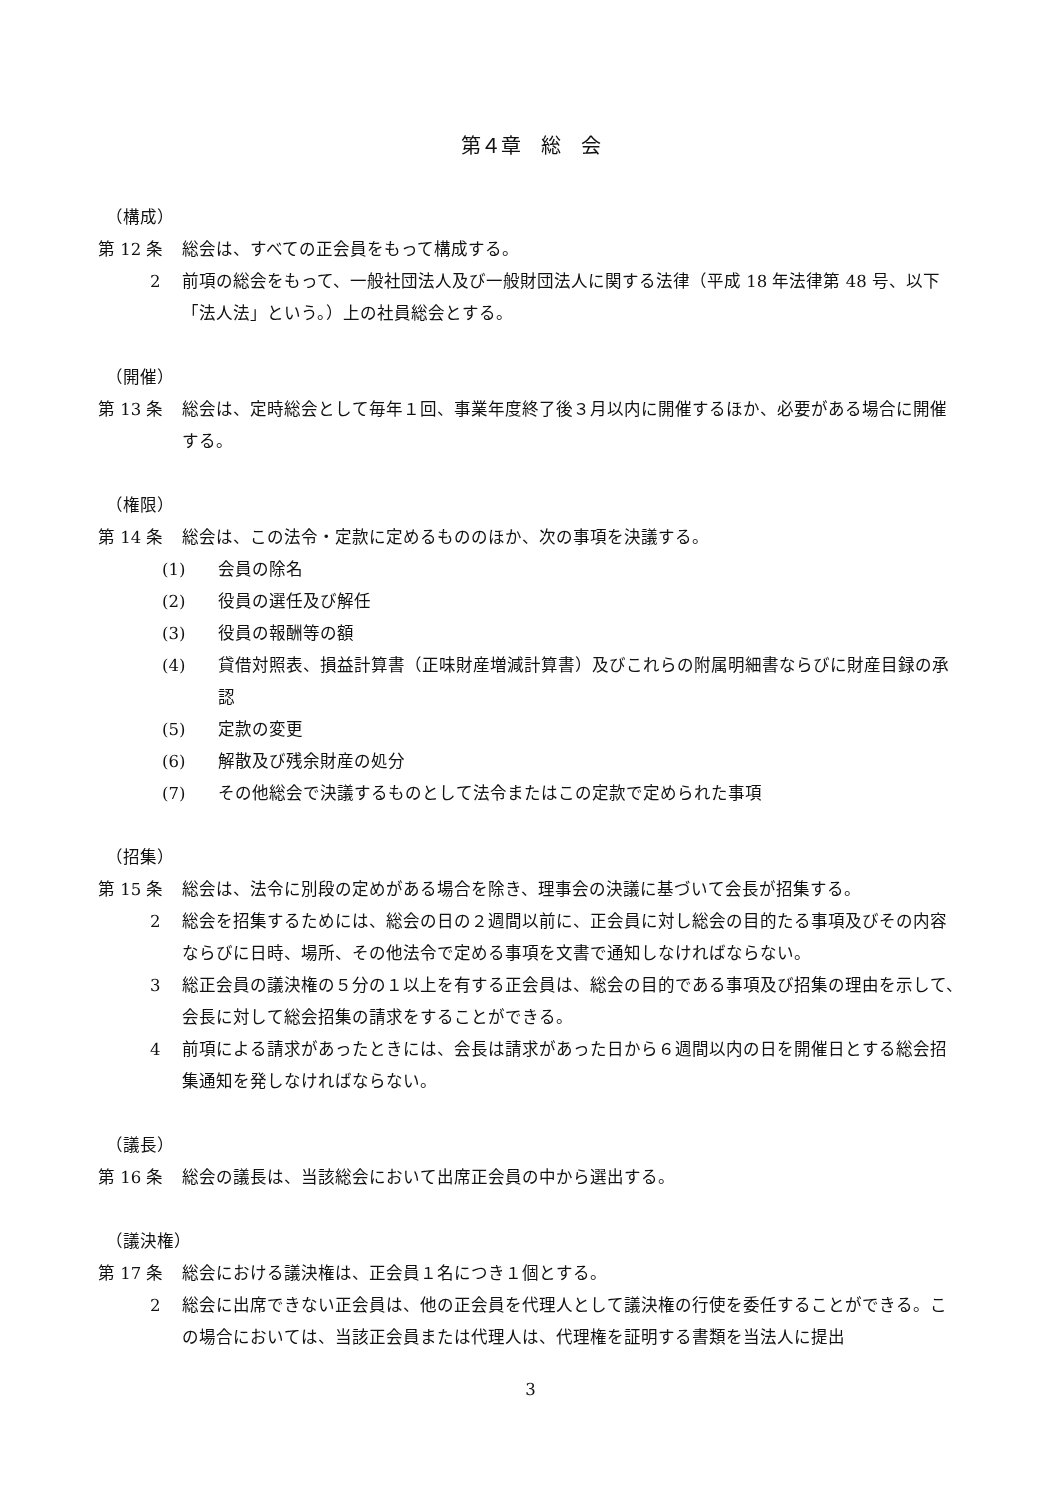第４章　総　会
（構成）
第 12 条 総会は、すべての正会員をもって構成する。
2 前項の総会をもって、一般社団法人及び一般財団法人に関する法律（平成 18 年法律第 48 号、以下「法人法」という。）上の社員総会とする。
（開催）
第 13 条 総会は、定時総会として毎年１回、事業年度終了後３月以内に開催するほか、必要がある場合に開催する。
（権限）
第 14 条 総会は、この法令・定款に定めるもののほか、次の事項を決議する。
(1) 会員の除名
(2) 役員の選任及び解任
(3) 役員の報酬等の額
(4) 貸借対照表、損益計算書（正味財産増減計算書）及びこれらの附属明細書ならびに財産目録の承認
(5) 定款の変更
(6) 解散及び残余財産の処分
(7) その他総会で決議するものとして法令またはこの定款で定められた事項
（招集）
第 15 条 総会は、法令に別段の定めがある場合を除き、理事会の決議に基づいて会長が招集する。
2 総会を招集するためには、総会の日の２週間以前に、正会員に対し総会の目的たる事項及びその内容ならびに日時、場所、その他法令で定める事項を文書で通知しなければならない。
3 総正会員の議決権の５分の１以上を有する正会員は、総会の目的である事項及び招集の理由を示して、会長に対して総会招集の請求をすることができる。
4 前項による請求があったときには、会長は請求があった日から６週間以内の日を開催日とする総会招集通知を発しなければならない。
（議長）
第 16 条 総会の議長は、当該総会において出席正会員の中から選出する。
（議決権）
第 17 条 総会における議決権は、正会員１名につき１個とする。
2 総会に出席できない正会員は、他の正会員を代理人として議決権の行使を委任することができる。この場合においては、当該正会員または代理人は、代理権を証明する書類を当法人に提出
3